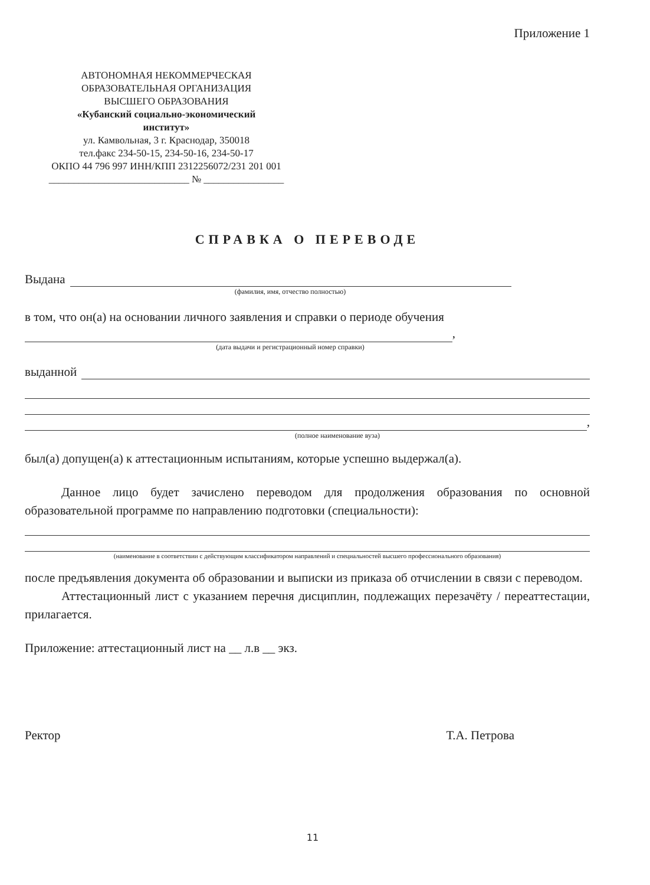Приложение 1
АВТОНОМНАЯ НЕКОММЕРЧЕСКАЯ
ОБРАЗОВАТЕЛЬНАЯ ОРГАНИЗАЦИЯ
ВЫСШЕГО ОБРАЗОВАНИЯ
«Кубанский социально-экономический
институт»
ул. Камвольная, 3 г. Краснодар, 350018
тел.факс 234-50-15, 234-50-16, 234-50-17
ОКПО 44 796 997 ИНН/КПП 2312256072/231 201 001
____________________________ № ________________
СПРАВКА О ПЕРЕВОДЕ
Выдана
(фамилия, имя, отчество полностью)
в том, что он(а) на основании личного заявления и справки о периоде обучения
,
(дата выдачи и регистрационный номер справки)
выданной
,
(полное наименование вуза)
был(а) допущен(а) к аттестационным испытаниям, которые успешно выдержал(а).
Данное лицо будет зачислено переводом для продолжения образования по основной образовательной программе по направлению подготовки (специальности):
(наименование в соответствии с действующим классификатором направлений и специальностей высшего профессионального образования)
после предъявления документа об образовании и выписки из приказа об отчислении в связи с переводом.
Аттестационный лист с указанием перечня дисциплин, подлежащих перезачёту / переаттестации, прилагается.
Приложение: аттестационный лист на __ л.в __ экз.
Ректор Т.А. Петрова
11